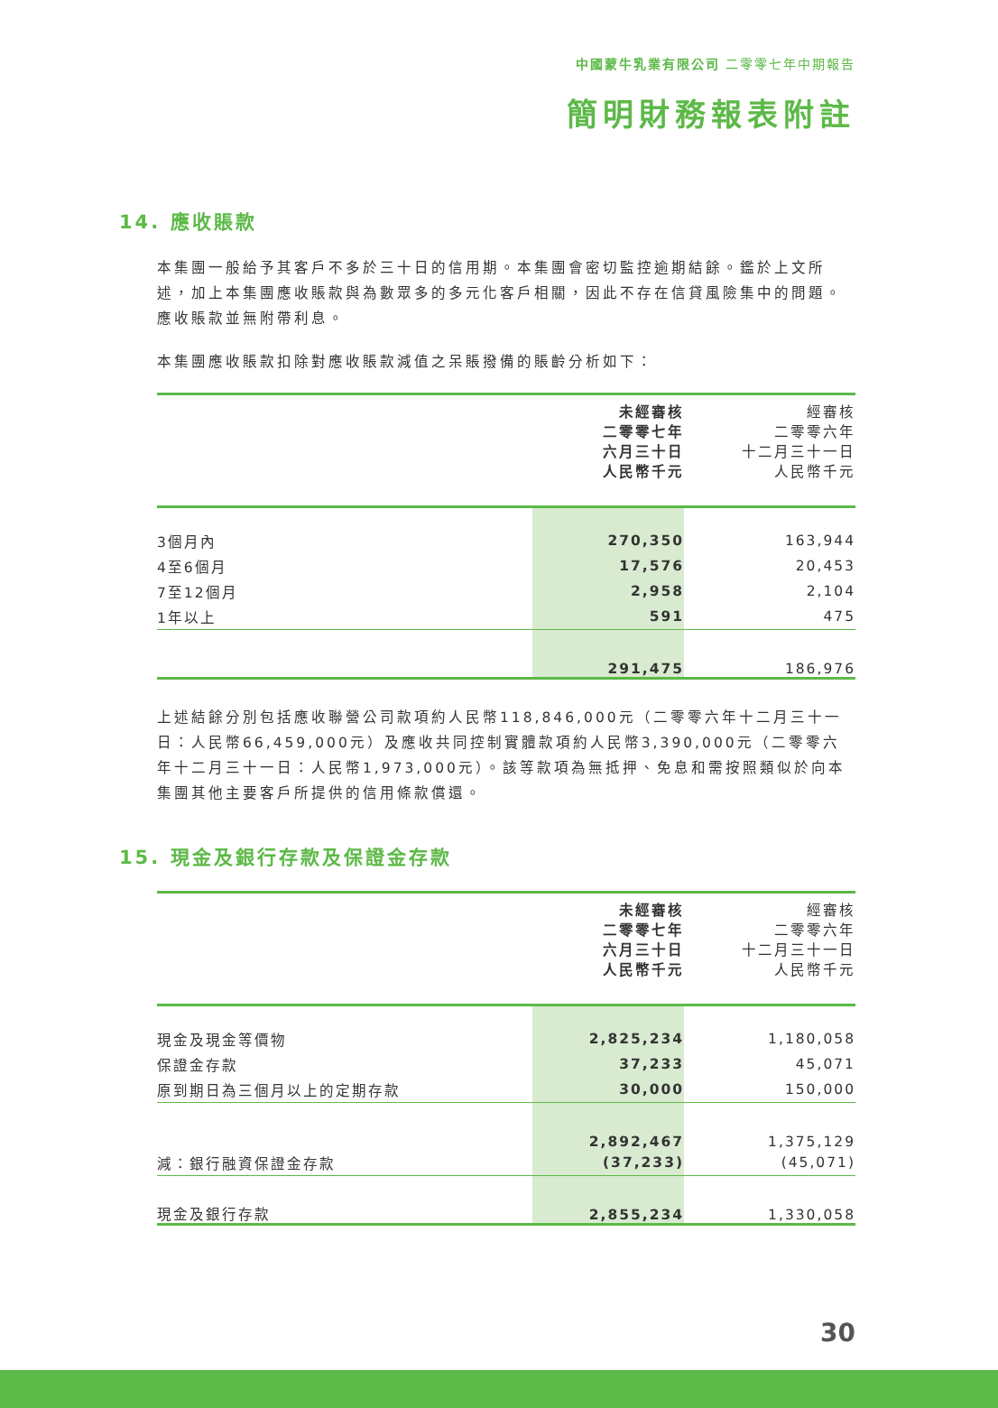中國蒙牛乳業有限公司 二零零七年中期報告
簡明財務報表附註
14. 應收賬款
本集團一般給予其客戶不多於三十日的信用期。本集團會密切監控逾期結餘。鑑於上文所述，加上本集團應收賬款與為數眾多的多元化客戶相關，因此不存在信貸風險集中的問題。應收賬款並無附帶利息。
本集團應收賬款扣除對應收賬款減值之呆賬撥備的賬齡分析如下：
| | 未經審核 二零零七年 六月三十日 人民幣千元 | 經審核 二零零六年 十二月三十一日 人民幣千元 |
| 3個月內 | 270,350 | 163,944 |
| 4至6個月 | 17,576 | 20,453 |
| 7至12個月 | 2,958 | 2,104 |
| 1年以上 | 591 | 475 |
| | 291,475 | 186,976 |
上述結餘分別包括應收聯營公司款項約人民幣118,846,000元（二零零六年十二月三十一日：人民幣66,459,000元）及應收共同控制實體款項約人民幣3,390,000元（二零零六年十二月三十一日：人民幣1,973,000元）。該等款項為無抵押、免息和需按照類似於向本集團其他主要客戶所提供的信用條款償還。
15. 現金及銀行存款及保證金存款
| | 未經審核 二零零七年 六月三十日 人民幣千元 | 經審核 二零零六年 十二月三十一日 人民幣千元 |
| 現金及現金等價物 | 2,825,234 | 1,180,058 |
| 保證金存款 | 37,233 | 45,071 |
| 原到期日為三個月以上的定期存款 | 30,000 | 150,000 |
| | 2,892,467 | 1,375,129 |
| 減：銀行融資保證金存款 | (37,233) | (45,071) |
| 現金及銀行存款 | 2,855,234 | 1,330,058 |
30